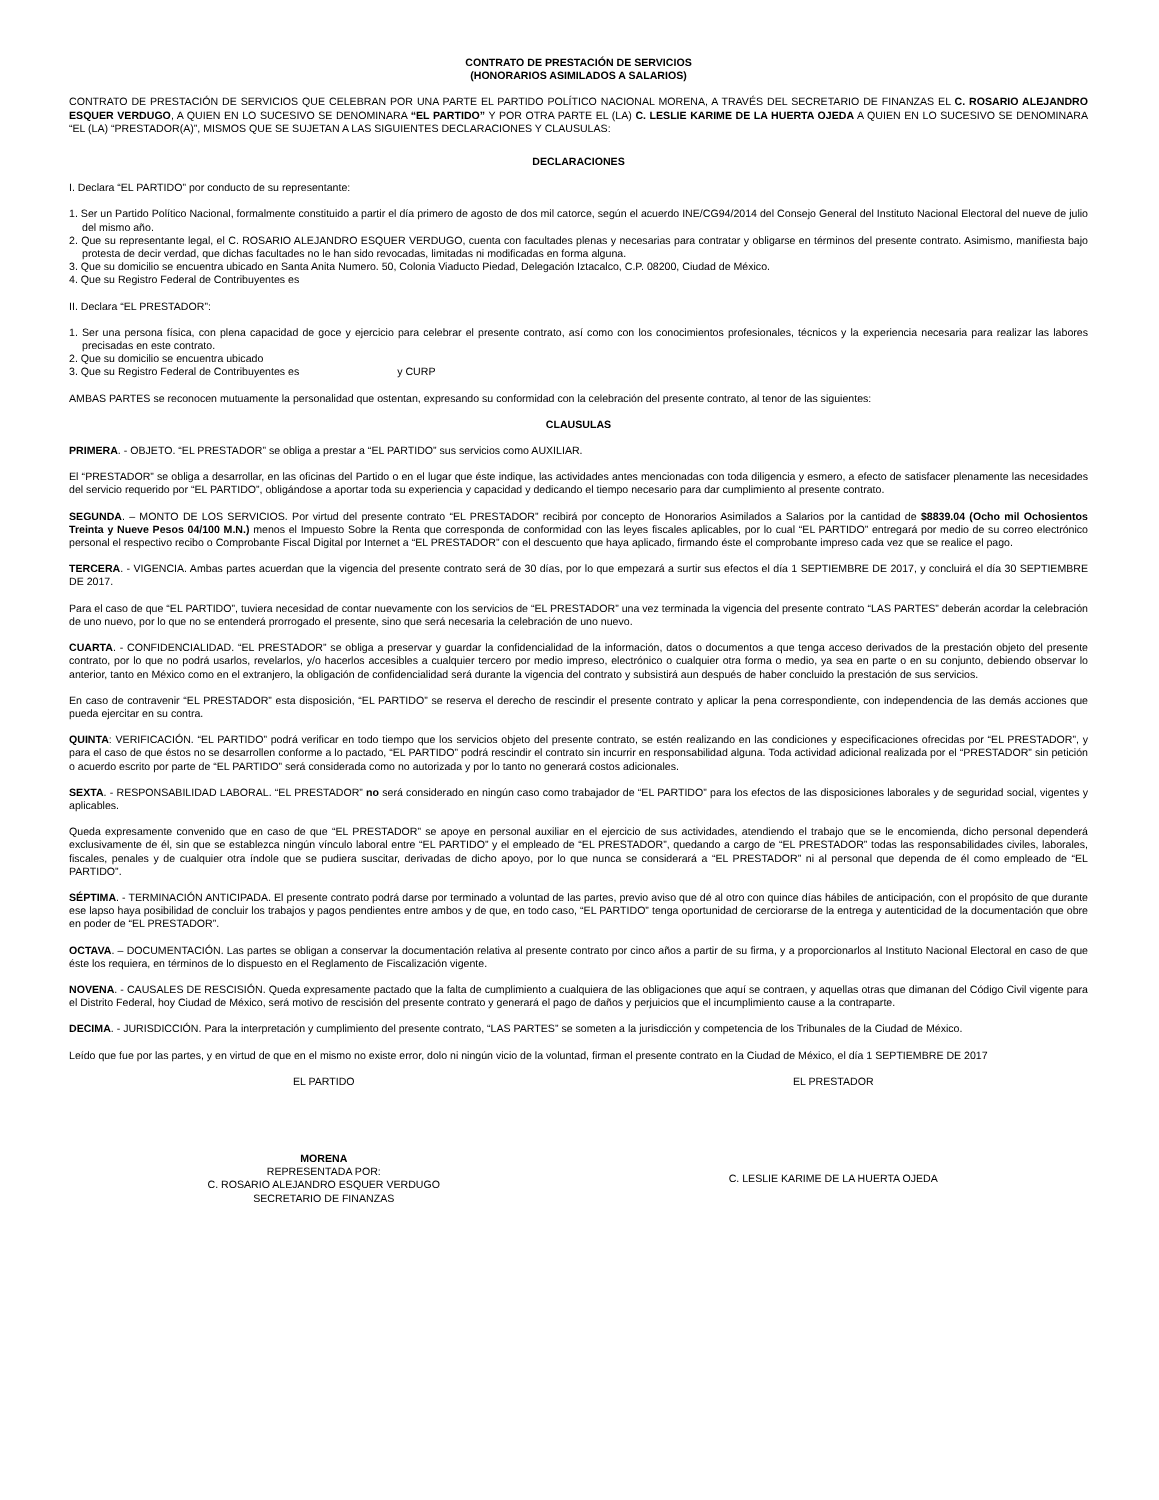CONTRATO DE PRESTACIÓN DE SERVICIOS
(HONORARIOS ASIMILADOS A SALARIOS)
CONTRATO DE PRESTACIÓN DE SERVICIOS QUE CELEBRAN POR UNA PARTE EL PARTIDO POLÍTICO NACIONAL MORENA, A TRAVÉS DEL SECRETARIO DE FINANZAS EL C. ROSARIO ALEJANDRO ESQUER VERDUGO, A QUIEN EN LO SUCESIVO SE DENOMINARA “EL PARTIDO” Y POR OTRA PARTE EL (LA) C. LESLIE KARIME DE LA HUERTA OJEDA A QUIEN EN LO SUCESIVO SE DENOMINARA “EL (LA) “PRESTADOR(A)”, MISMOS QUE SE SUJETAN A LAS SIGUIENTES DECLARACIONES Y CLAUSULAS:
DECLARACIONES
I. Declara “EL PARTIDO” por conducto de su representante:
1. Ser un Partido Político Nacional, formalmente constituido a partir el día primero de agosto de dos mil catorce, según el acuerdo INE/CG94/2014 del Consejo General del Instituto Nacional Electoral del nueve de julio del mismo año.
2. Que su representante legal, el C. ROSARIO ALEJANDRO ESQUER VERDUGO, cuenta con facultades plenas y necesarias para contratar y obligarse en términos del presente contrato. Asimismo, manifiesta bajo protesta de decir verdad, que dichas facultades no le han sido revocadas, limitadas ni modificadas en forma alguna.
3. Que su domicilio se encuentra ubicado en Santa Anita Numero. 50, Colonia Viaducto Piedad, Delegación Iztacalco, C.P. 08200, Ciudad de México.
4. Que su Registro Federal de Contribuyentes es
II. Declara “EL PRESTADOR”:
1. Ser una persona física, con plena capacidad de goce y ejercicio para celebrar el presente contrato, así como con los conocimientos profesionales, técnicos y la experiencia necesaria para realizar las labores precisadas en este contrato.
2. Que su domicilio se encuentra ubicado
3. Que su Registro Federal de Contribuyentes es y CURP
AMBAS PARTES se reconocen mutuamente la personalidad que ostentan, expresando su conformidad con la celebración del presente contrato, al tenor de las siguientes:
CLAUSULAS
PRIMERA. - OBJETO. “EL PRESTADOR” se obliga a prestar a “EL PARTIDO” sus servicios como AUXILIAR.
El “PRESTADOR” se obliga a desarrollar, en las oficinas del Partido o en el lugar que éste indique, las actividades antes mencionadas con toda diligencia y esmero, a efecto de satisfacer plenamente las necesidades del servicio requerido por “EL PARTIDO”, obligándose a aportar toda su experiencia y capacidad y dedicando el tiempo necesario para dar cumplimiento al presente contrato.
SEGUNDA. – MONTO DE LOS SERVICIOS. Por virtud del presente contrato “EL PRESTADOR” recibirá por concepto de Honorarios Asimilados a Salarios por la cantidad de $8839.04 (Ocho mil Ochosientos Treinta y Nueve Pesos 04/100 M.N.) menos el Impuesto Sobre la Renta que corresponda de conformidad con las leyes fiscales aplicables, por lo cual “EL PARTIDO” entregará por medio de su correo electrónico personal el respectivo recibo o Comprobante Fiscal Digital por Internet a “EL PRESTADOR” con el descuento que haya aplicado, firmando éste el comprobante impreso cada vez que se realice el pago.
TERCERA. - VIGENCIA. Ambas partes acuerdan que la vigencia del presente contrato será de 30 días, por lo que empezará a surtir sus efectos el día 1 SEPTIEMBRE DE 2017, y concluirá el día 30 SEPTIEMBRE DE 2017.
Para el caso de que “EL PARTIDO”, tuviera necesidad de contar nuevamente con los servicios de “EL PRESTADOR” una vez terminada la vigencia del presente contrato “LAS PARTES” deberán acordar la celebración de uno nuevo, por lo que no se entenderá prorrogado el presente, sino que será necesaria la celebración de uno nuevo.
CUARTA. - CONFIDENCIALIDAD. “EL PRESTADOR” se obliga a preservar y guardar la confidencialidad de la información, datos o documentos a que tenga acceso derivados de la prestación objeto del presente contrato, por lo que no podrá usarlos, revelarlos, y/o hacerlos accesibles a cualquier tercero por medio impreso, electrónico o cualquier otra forma o medio, ya sea en parte o en su conjunto, debiendo observar lo anterior, tanto en México como en el extranjero, la obligación de confidencialidad será durante la vigencia del contrato y subsistirá aun después de haber concluido la prestación de sus servicios.
En caso de contravenir “EL PRESTADOR” esta disposición, “EL PARTIDO” se reserva el derecho de rescindir el presente contrato y aplicar la pena correspondiente, con independencia de las demás acciones que pueda ejercitar en su contra.
QUINTA: VERIFICACIÓN. “EL PARTIDO” podrá verificar en todo tiempo que los servicios objeto del presente contrato, se estén realizando en las condiciones y especificaciones ofrecidas por “EL PRESTADOR”, y para el caso de que éstos no se desarrollen conforme a lo pactado, “EL PARTIDO” podrá rescindir el contrato sin incurrir en responsabilidad alguna. Toda actividad adicional realizada por el “PRESTADOR” sin petición o acuerdo escrito por parte de “EL PARTIDO” será considerada como no autorizada y por lo tanto no generará costos adicionales.
SEXTA. - RESPONSABILIDAD LABORAL. “EL PRESTADOR” no será considerado en ningún caso como trabajador de “EL PARTIDO” para los efectos de las disposiciones laborales y de seguridad social, vigentes y aplicables.
Queda expresamente convenido que en caso de que “EL PRESTADOR” se apoye en personal auxiliar en el ejercicio de sus actividades, atendiendo el trabajo que se le encomienda, dicho personal dependerá exclusivamente de él, sin que se establezca ningún vínculo laboral entre “EL PARTIDO” y el empleado de “EL PRESTADOR”, quedando a cargo de “EL PRESTADOR” todas las responsabilidades civiles, laborales, fiscales, penales y de cualquier otra índole que se pudiera suscitar, derivadas de dicho apoyo, por lo que nunca se considerará a “EL PRESTADOR” ni al personal que dependa de él como empleado de “EL PARTIDO”.
SÉPTIMA. - TERMINACIÓN ANTICIPADA. El presente contrato podrá darse por terminado a voluntad de las partes, previo aviso que dé al otro con quince días hábiles de anticipación, con el propósito de que durante ese lapso haya posibilidad de concluir los trabajos y pagos pendientes entre ambos y de que, en todo caso, “EL PARTIDO” tenga oportunidad de cerciorarse de la entrega y autenticidad de la documentación que obre en poder de “EL PRESTADOR”.
OCTAVA. – DOCUMENTACIÓN. Las partes se obligan a conservar la documentación relativa al presente contrato por cinco años a partir de su firma, y a proporcionarlos al Instituto Nacional Electoral en caso de que éste los requiera, en términos de lo dispuesto en el Reglamento de Fiscalización vigente.
NOVENA. - CAUSALES DE RESCISIÓN. Queda expresamente pactado que la falta de cumplimiento a cualquiera de las obligaciones que aquí se contraen, y aquellas otras que dimanan del Código Civil vigente para el Distrito Federal, hoy Ciudad de México, será motivo de rescisión del presente contrato y generará el pago de daños y perjuicios que el incumplimiento cause a la contraparte.
DECIMA. - JURISDICCIÓN. Para la interpretación y cumplimiento del presente contrato, “LAS PARTES” se someten a la jurisdicción y competencia de los Tribunales de la Ciudad de México.
Leído que fue por las partes, y en virtud de que en el mismo no existe error, dolo ni ningún vicio de la voluntad, firman el presente contrato en la Ciudad de México, el día 1 SEPTIEMBRE DE 2017
EL PARTIDO EL PRESTADOR
MORENA
REPRESENTADA POR:
C. ROSARIO ALEJANDRO ESQUER VERDUGO
SECRETARIO DE FINANZAS
C. LESLIE KARIME DE LA HUERTA OJEDA